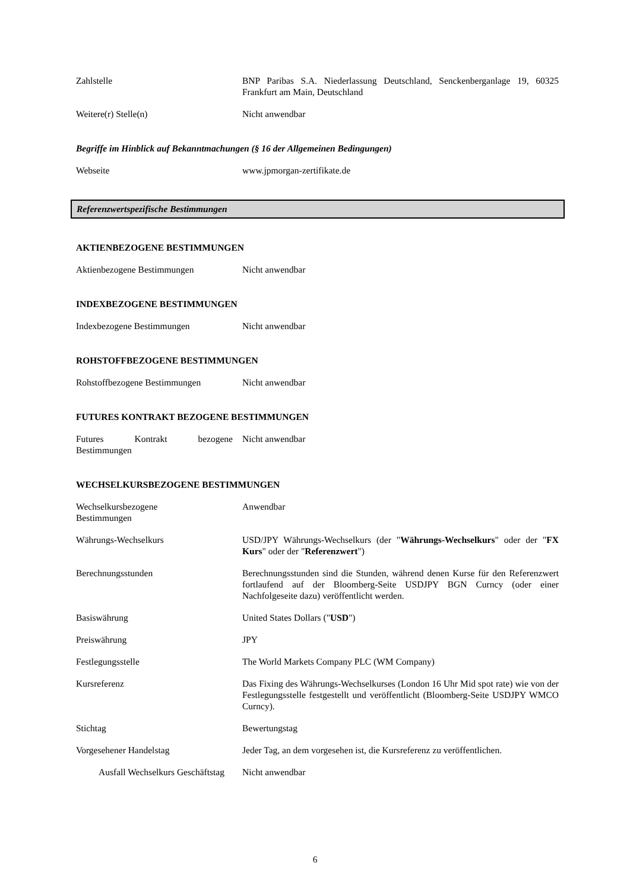Zahlstelle BNP Paribas S.A. Niederlassung Deutschland, Senckenberganlage 19, 60325 Frankfurt am Main, Deutschland
Weitere(r) Stelle(n) Nicht anwendbar
Begriffe im Hinblick auf Bekanntmachungen (§ 16 der Allgemeinen Bedingungen)
Webseite www.jpmorgan-zertifikate.de
Referenzwertspezifische Bestimmungen
AKTIENBEZOGENE BESTIMMUNGEN
Aktienbezogene Bestimmungen Nicht anwendbar
INDEXBEZOGENE BESTIMMUNGEN
Indexbezogene Bestimmungen Nicht anwendbar
ROHSTOFFBEZOGENE BESTIMMUNGEN
Rohstoffbezogene Bestimmungen Nicht anwendbar
FUTURES KONTRAKT BEZOGENE BESTIMMUNGEN
Futures Kontrakt bezogene Bestimmungen
Nicht anwendbar
WECHSELKURSBEZOGENE BESTIMMUNGEN
Wechselkursbezogene
Bestimmungen
Anwendbar
Währungs-Wechselkurs USD/JPY Währungs-Wechselkurs (der "Währungs-Wechselkurs" oder der "FX Kurs" oder der "Referenzwert")
Berechnungsstunden Berechnungsstunden sind die Stunden, während denen Kurse für den Referenzwert fortlaufend auf der Bloomberg-Seite USDJPY BGN Curncy (oder einer Nachfolgeseite dazu) veröffentlicht werden.
Basiswährung United States Dollars ("USD")
Preiswährung JPY
Festlegungsstelle The World Markets Company PLC (WM Company)
Kursreferenz Das Fixing des Währungs-Wechselkurses (London 16 Uhr Mid spot rate) wie von der Festlegungsstelle festgestellt und veröffentlicht (Bloomberg-Seite USDJPY WMCO Curncy).
Stichtag Bewertungstag
Vorgesehener Handelstag Jeder Tag, an dem vorgesehen ist, die Kursreferenz zu veröffentlichen.
Ausfall Wechselkurs Geschäftstag
Nicht anwendbar
6